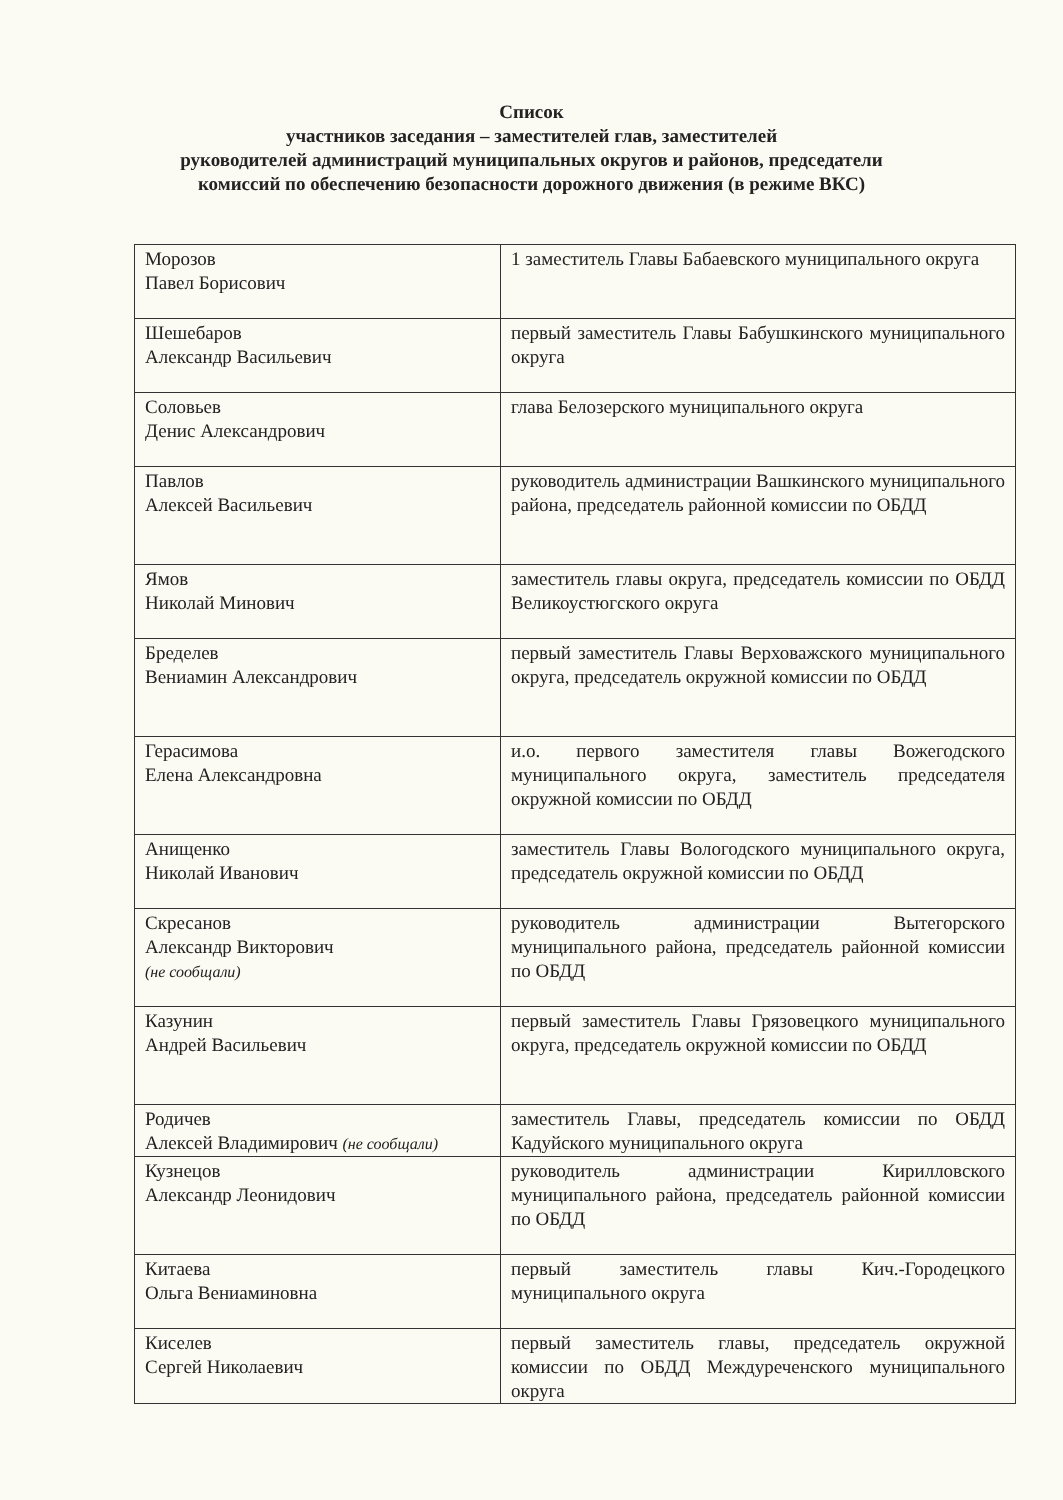Список
участников заседания – заместителей глав, заместителей
руководителей администраций муниципальных округов и районов, председатели
комиссий по обеспечению безопасности дорожного движения (в режиме ВКС)
| Морозов Павел Борисович | 1 заместитель Главы Бабаевского муниципального округа |
| Шешебаров Александр Васильевич | первый заместитель Главы Бабушкинского муниципального округа |
| Соловьев Денис Александрович | глава Белозерского муниципального округа |
| Павлов Алексей Васильевич | руководитель администрации Вашкинского муниципального района, председатель районной комиссии по ОБДД |
| Ямов Николай Минович | заместитель главы округа, председатель комиссии по ОБДД Великоустюгского округа |
| Бределев Вениамин Александрович | первый заместитель Главы Верховажского муниципального округа, председатель окружной комиссии по ОБДД |
| Герасимова Елена Александровна | и.о. первого заместителя главы Вожегодского муниципального округа, заместитель председателя окружной комиссии по ОБДД |
| Анищенко Николай Иванович | заместитель Главы Вологодского муниципального округа, председатель окружной комиссии по ОБДД |
| Скресанов Александр Викторович (не сообщали) | руководитель администрации Вытегорского муниципального района, председатель районной комиссии по ОБДД |
| Казунин Андрей Васильевич | первый заместитель Главы Грязовецкого муниципального округа, председатель окружной комиссии по ОБДД |
| Родичев Алексей Владимирович (не сообщали) | заместитель Главы, председатель комиссии по ОБДД Кадуйского муниципального округа |
| Кузнецов Александр Леонидович | руководитель администрации Кирилловского муниципального района, председатель районной комиссии по ОБДД |
| Китаева Ольга Вениаминовна | первый заместитель главы Кич.-Городецкого муниципального округа |
| Киселев Сергей Николаевич | первый заместитель главы, председатель окружной комиссии по ОБДД Междуреченского муниципального округа |